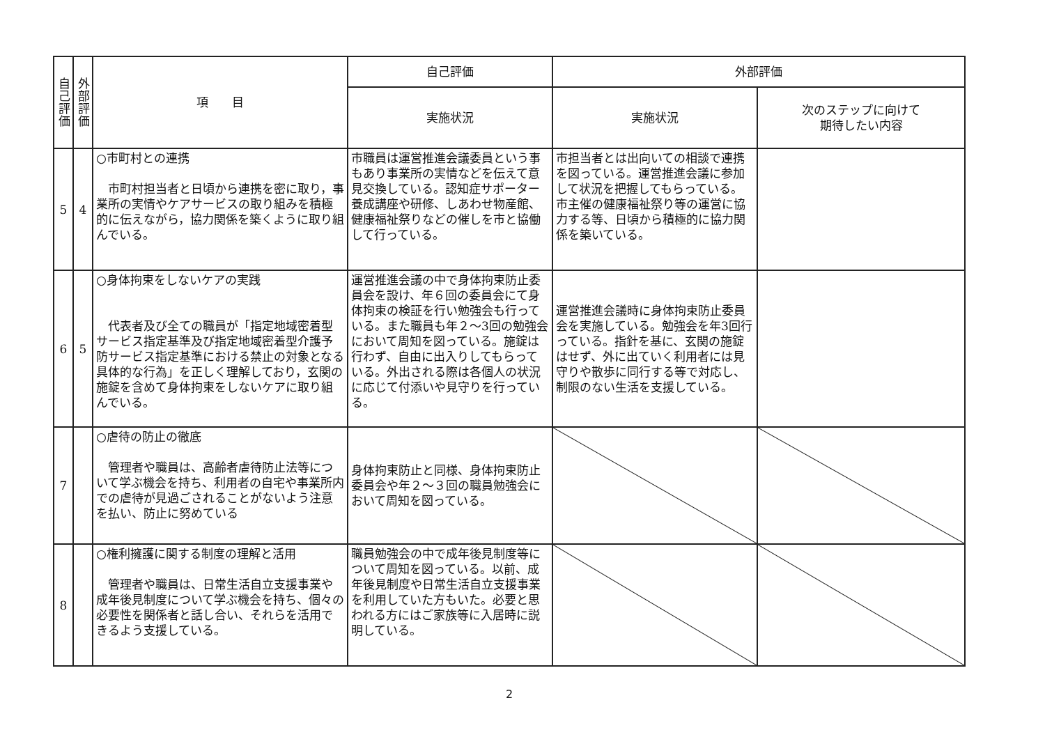| 自己評価 | 外部評価 | 項 目 | 自己評価 | 外部評価 | |
| --- | --- | --- | --- | --- | --- |
| | | | 実施状況 | 実施状況 | 次のステップに向けて 期待したい内容 |
| 5 | 4 | ○市町村との連携 市町村担当者と日頃から連携を密に取り，事業所の実情やケアサービスの取り組みを積極的に伝えながら，協力関係を築くように取り組んでいる。 | 市職員は運営推進会議委員という事もあり事業所の実情などを伝えて意見交換している。認知症サポーター養成講座や研修、しあわせ物産館、健康福祉祭りなどの催しを市と協働して行っている。 | 市担当者とは出向いての相談で連携を図っている。運営推進会議に参加して状況を把握してもらっている。市主催の健康福祉祭り等の運営に協力する等、日頃から積極的に協力関係を築いている。 | |
| 6 | 5 | ○身体拘束をしないケアの実践 代表者及び全ての職員が「指定地域密着型サービス指定基準及び指定地域密着型介護予防サービス指定基準における禁止の対象となる具体的な行為」を正しく理解しており，玄関の施錠を含めて身体拘束をしないケアに取り組んでいる。 | 運営推進会議の中で身体拘束防止委員会を設け、年６回の委員会にて身体拘束の検証を行い勉強会も行っている。また職員も年２～3回の勉強会において周知を図っている。施錠は行わず、自由に出入りしてもらっている。外出される際は各個人の状況に応じて付添いや見守りを行っている。 | 運営推進会議時に身体拘束防止委員会を実施している。勉強会を年3回行っている。指針を基に、玄関の施錠はせず、外に出ていく利用者には見守りや散歩に同行する等で対応し、制限のない生活を支援している。 | |
| 7 | | ○虐待の防止の徹底 管理者や職員は、高齢者虐待防止法等について学ぶ機会を持ち、利用者の自宅や事業所内での虐待が見過ごされることがないよう注意を払い、防止に努めている | 身体拘束防止と同様、身体拘束防止委員会や年２～３回の職員勉強会において周知を図っている。 | | |
| 8 | | ○権利擁護に関する制度の理解と活用 管理者や職員は、日常生活自立支援事業や成年後見制度について学ぶ機会を持ち、個々の必要性を関係者と話し合い、それらを活用できるよう支援している。 | 職員勉強会の中で成年後見制度等について周知を図っている。以前、成年後見制度や日常生活自立支援事業を利用していた方もいた。必要と思われる方にはご家族等に入居時に説明している。 | | |
2